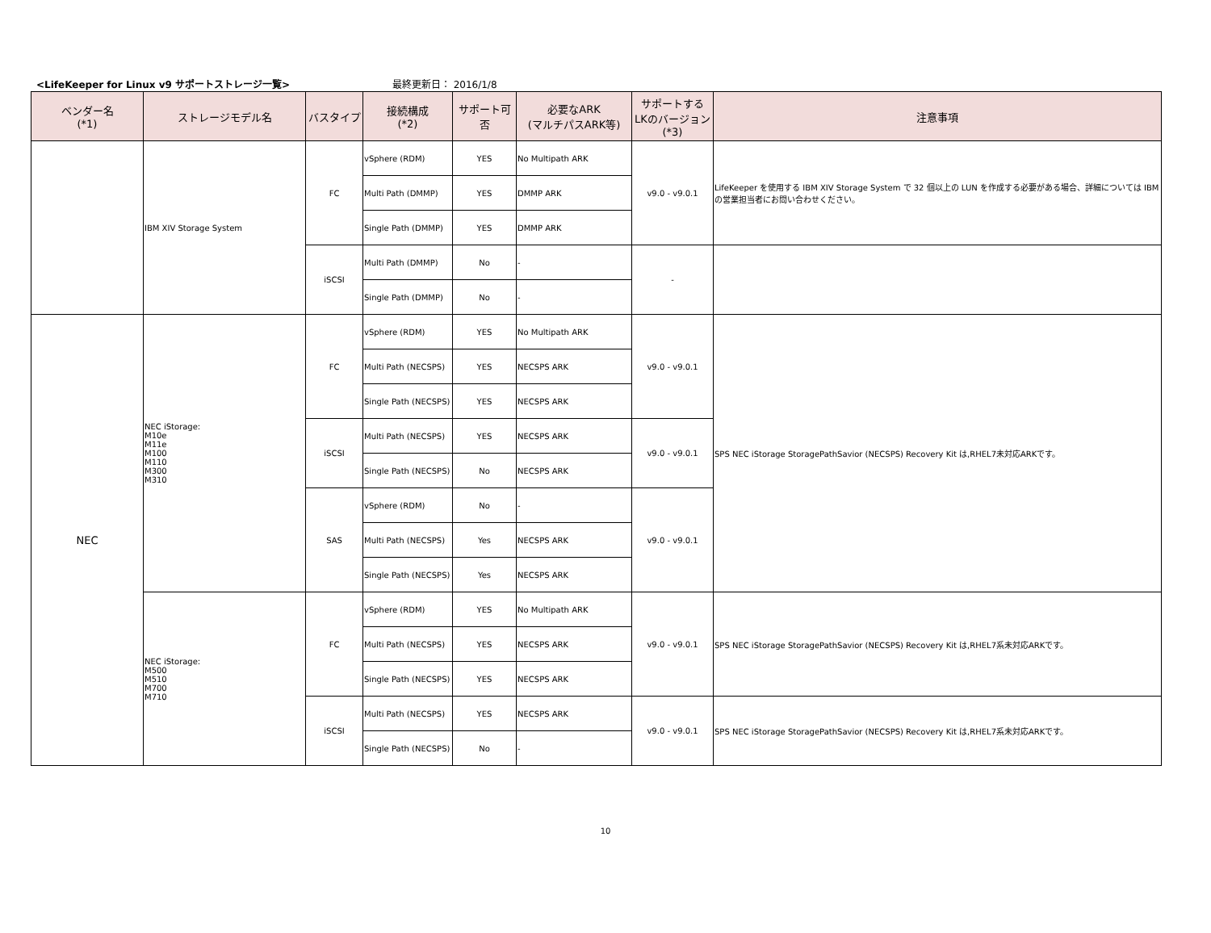<LifeKeeper for Linux v9 サポートストレージ一覧> 最終更新日： 2016/1/8
| ベンダー名 (*1) | ストレージモデル名 | バスタイプ | 接続構成 (*2) | サポート可否 | 必要なARK (マルチパスARK等) | サポートする LKのバージョン (*3) | 注意事項 |
| --- | --- | --- | --- | --- | --- | --- | --- |
| | IBM XIV Storage System | FC | vSphere (RDM) | YES | No Multipath ARK | v9.0 - v9.0.1 | LifeKeeper を使用する IBM XIV Storage System で 32 個以上の LUN を作成する必要がある場合、詳細については IBM の営業担当者にお問い合わせください。 |
| | | | Multi Path (DMMP) | YES | DMMP ARK | | |
| | | | Single Path (DMMP) | YES | DMMP ARK | | |
| | | iSCSI | Multi Path (DMMP) | No | - | - | |
| | | | Single Path (DMMP) | No | - | | |
| NEC | NEC iStorage: M10e M11e M100 M110 M300 M310 | FC | vSphere (RDM) | YES | No Multipath ARK | v9.0 - v9.0.1 | SPS NEC iStorage StoragePathSavior (NECSPS) Recovery Kit は,RHEL7未対応ARKです。 |
| | | | Multi Path (NECSPS) | YES | NECSPS ARK | | |
| | | | Single Path (NECSPS) | YES | NECSPS ARK | | |
| | | iSCSI | Multi Path (NECSPS) | YES | NECSPS ARK | v9.0 - v9.0.1 | |
| | | | Single Path (NECSPS) | No | NECSPS ARK | | |
| | | SAS | vSphere (RDM) | No | - | v9.0 - v9.0.1 | |
| | | | Multi Path (NECSPS) | Yes | NECSPS ARK | | |
| | | | Single Path (NECSPS) | Yes | NECSPS ARK | | |
| | NEC iStorage: M500 M510 M700 M710 | FC | vSphere (RDM) | YES | No Multipath ARK | v9.0 - v9.0.1 | SPS NEC iStorage StoragePathSavior (NECSPS) Recovery Kit は,RHEL7系未対応ARKです。 |
| | | | Multi Path (NECSPS) | YES | NECSPS ARK | | |
| | | | Single Path (NECSPS) | YES | NECSPS ARK | | |
| | | iSCSI | Multi Path (NECSPS) | YES | NECSPS ARK | v9.0 - v9.0.1 | SPS NEC iStorage StoragePathSavior (NECSPS) Recovery Kit は,RHEL7系未対応ARKです。 |
| | | | Single Path (NECSPS) | No | - | | |
10